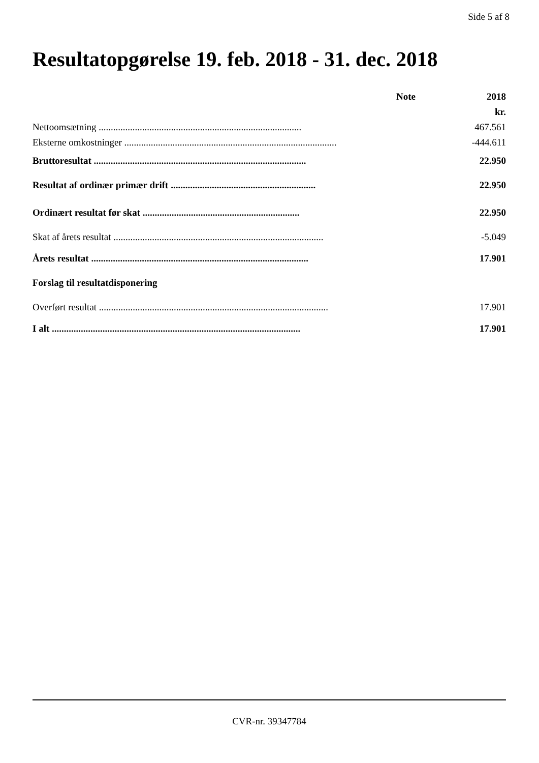Side 5 af 8
Resultatopgørelse 19. feb. 2018 - 31. dec. 2018
| | Note | 2018 |
| --- | --- | --- |
| | | kr. |
| Nettoomsætning .................................................................................... | | 467.561 |
| Eksterne omkostninger ........................................................................................ | | -444.611 |
| Bruttoresultat ........................................................................................ | | 22.950 |
| Resultat af ordinær primær drift ............................................................ | | 22.950 |
| Ordinært resultat før skat ................................................................. | | 22.950 |
| Skat af årets resultat ....................................................................................... | | -5.049 |
| Årets resultat .......................................................................................... | | 17.901 |
| Forslag til resultatdisponering | | |
| Overført resultat ............................................................................................... | | 17.901 |
| I alt ....................................................................................................... | | 17.901 |
CVR-nr. 39347784